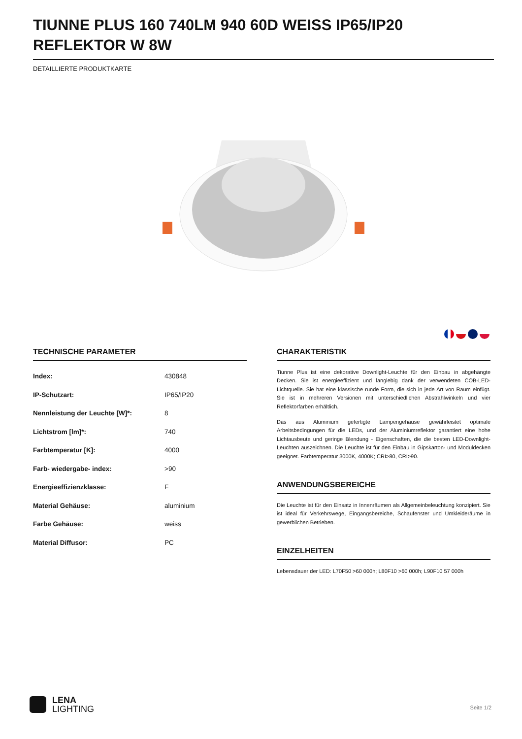TIUNNE PLUS 160 740LM 940 60D WEISS IP65/IP20 REFLEKTOR W 8W
DETAILLIERTE PRODUKTKARTE
TECHNISCHE PARAMETER
| Index: | 430848 |
| IP-Schutzart: | IP65/IP20 |
| Nennleistung der Leuchte [W]*: | 8 |
| Lichtstrom [lm]*: | 740 |
| Farbtemperatur [K]: | 4000 |
| Farb- wiedergabe- index: | >90 |
| Energieeffizienzklasse: | F |
| Material Gehäuse: | aluminium |
| Farbe Gehäuse: | weiss |
| Material Diffusor: | PC |
CHARAKTERISTIK
Tiunne Plus ist eine dekorative Downlight-Leuchte für den Einbau in abgehängte Decken. Sie ist energieeffizient und langlebig dank der verwendeten COB-LED-Lichtquelle. Sie hat eine klassische runde Form, die sich in jede Art von Raum einfügt. Sie ist in mehreren Versionen mit unterschiedlichen Abstrahlwinkeln und vier Reflektorfarben erhältlich.
Das aus Aluminium gefertigte Lampengehäuse gewährleistet optimale Arbeitsbedingungen für die LEDs, und der Aluminiumreflektor garantiert eine hohe Lichtausbeute und geringe Blendung - Eigenschaften, die die besten LED-Downlight-Leuchten auszeichnen. Die Leuchte ist für den Einbau in Gipskarton- und Moduldecken geeignet. Farbtemperatur 3000K, 4000K; CRI>80, CRI>90.
ANWENDUNGSBEREICHE
Die Leuchte ist für den Einsatz in Innenräumen als Allgemeinbeleuchtung konzipiert. Sie ist ideal für Verkehrswege, Eingangsbereiche, Schaufenster und Umkleideräume in gewerblichen Betrieben.
EINZELHEITEN
Lebensdauer der LED: L70F50 >60 000h; L80F10 >60 000h; L90F10 57 000h
LENA
LIGHTING
Seite 1/2